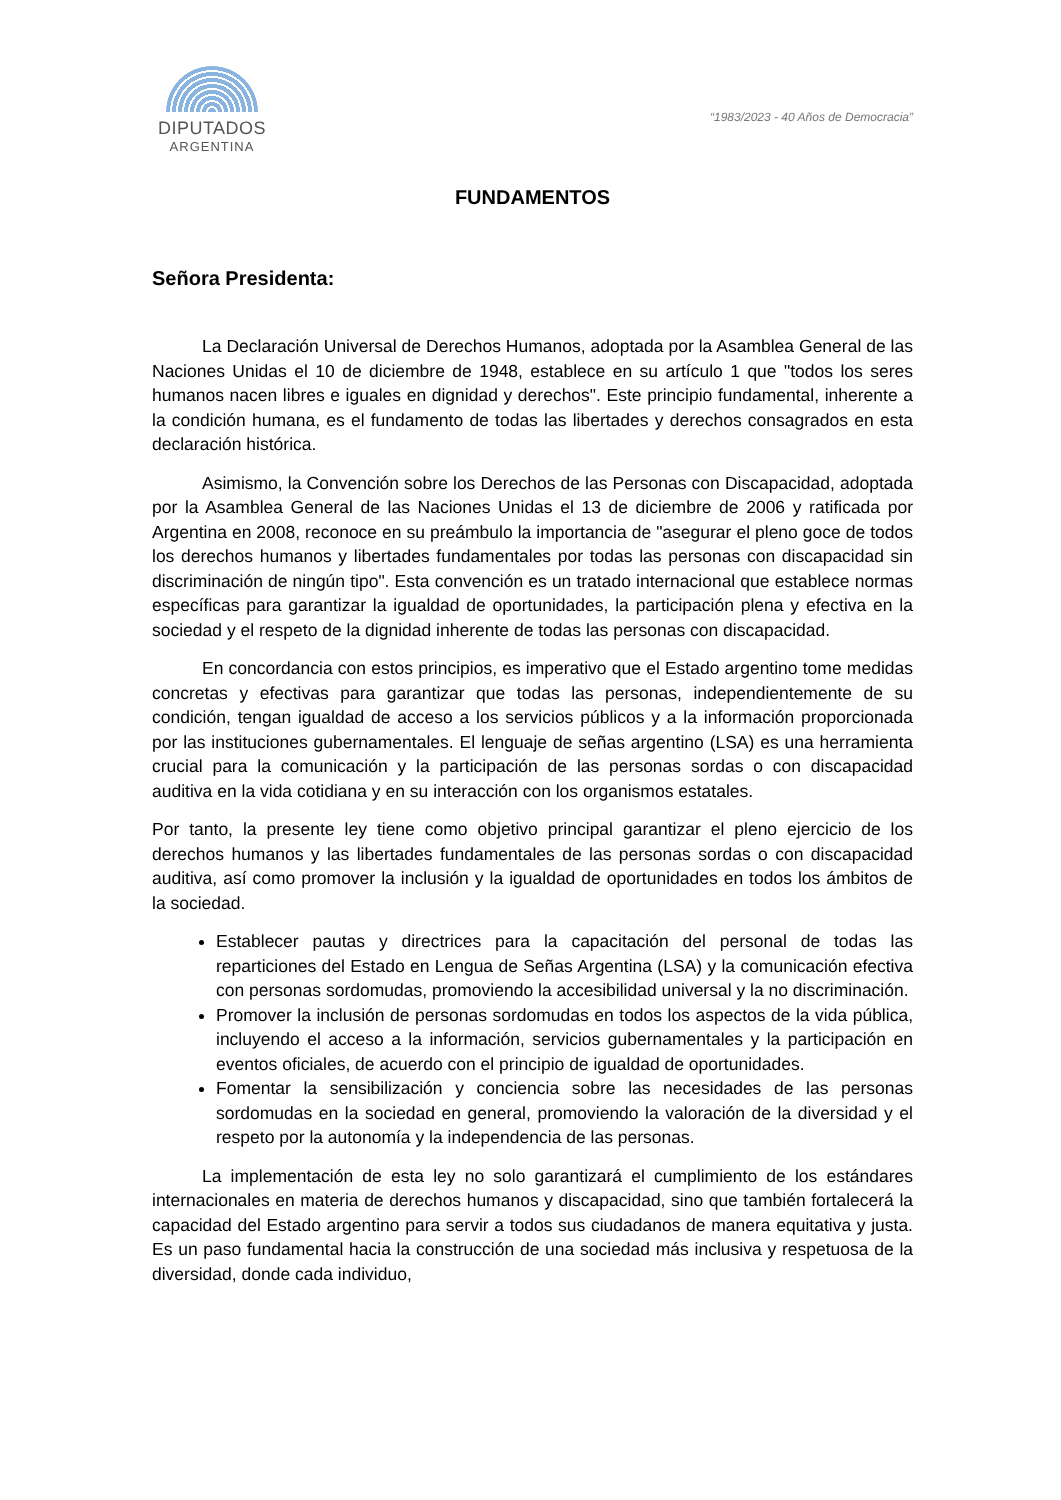DIPUTADOS
ARGENTINA
“1983/2023 - 40 Años de Democracia”
FUNDAMENTOS
Señora Presidenta:
La Declaración Universal de Derechos Humanos, adoptada por la Asamblea General de las Naciones Unidas el 10 de diciembre de 1948, establece en su artículo 1 que "todos los seres humanos nacen libres e iguales en dignidad y derechos". Este principio fundamental, inherente a la condición humana, es el fundamento de todas las libertades y derechos consagrados en esta declaración histórica.
Asimismo, la Convención sobre los Derechos de las Personas con Discapacidad, adoptada por la Asamblea General de las Naciones Unidas el 13 de diciembre de 2006 y ratificada por Argentina en 2008, reconoce en su preámbulo la importancia de "asegurar el pleno goce de todos los derechos humanos y libertades fundamentales por todas las personas con discapacidad sin discriminación de ningún tipo". Esta convención es un tratado internacional que establece normas específicas para garantizar la igualdad de oportunidades, la participación plena y efectiva en la sociedad y el respeto de la dignidad inherente de todas las personas con discapacidad.
En concordancia con estos principios, es imperativo que el Estado argentino tome medidas concretas y efectivas para garantizar que todas las personas, independientemente de su condición, tengan igualdad de acceso a los servicios públicos y a la información proporcionada por las instituciones gubernamentales. El lenguaje de señas argentino (LSA) es una herramienta crucial para la comunicación y la participación de las personas sordas o con discapacidad auditiva en la vida cotidiana y en su interacción con los organismos estatales.
Por tanto, la presente ley tiene como objetivo principal garantizar el pleno ejercicio de los derechos humanos y las libertades fundamentales de las personas sordas o con discapacidad auditiva, así como promover la inclusión y la igualdad de oportunidades en todos los ámbitos de la sociedad.
Establecer pautas y directrices para la capacitación del personal de todas las reparticiones del Estado en Lengua de Señas Argentina (LSA) y la comunicación efectiva con personas sordomudas, promoviendo la accesibilidad universal y la no discriminación.
Promover la inclusión de personas sordomudas en todos los aspectos de la vida pública, incluyendo el acceso a la información, servicios gubernamentales y la participación en eventos oficiales, de acuerdo con el principio de igualdad de oportunidades.
Fomentar la sensibilización y conciencia sobre las necesidades de las personas sordomudas en la sociedad en general, promoviendo la valoración de la diversidad y el respeto por la autonomía y la independencia de las personas.
La implementación de esta ley no solo garantizará el cumplimiento de los estándares internacionales en materia de derechos humanos y discapacidad, sino que también fortalecerá la capacidad del Estado argentino para servir a todos sus ciudadanos de manera equitativa y justa. Es un paso fundamental hacia la construcción de una sociedad más inclusiva y respetuosa de la diversidad, donde cada individuo,